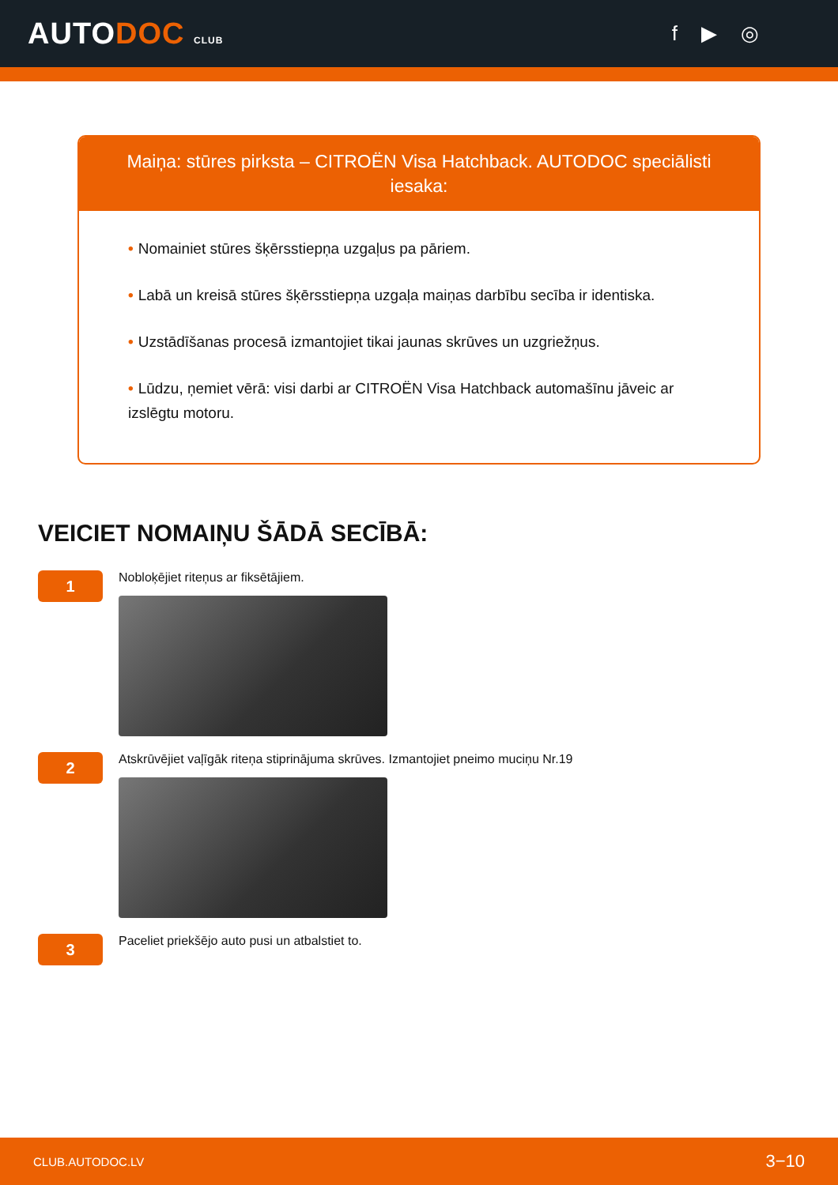AUTODOC CLUB
f ▶ ◎
Maiņa: stūres pirksta – CITROËN Visa Hatchback. AUTODOC speciālisti iesaka:
• Nomainiet stūres šķērsstiepņa uzgaļus pa pāriem.
• Labā un kreisā stūres šķērsstiepņa uzgaļa maiņas darbību secība ir identiska.
• Uzstādīšanas procesā izmantojiet tikai jaunas skrūves un uzgriežņus.
• Lūdzu, ņemiet vērā: visi darbi ar CITROËN Visa Hatchback automašīnu jāveic ar izslēgtu motoru.
VEICIET NOMAIŅU ŠĀDĀ SECĪBĀ:
1
Nobloķējiet riteņus ar fiksētājiem.
2
Atskrūvējiet vaļīgāk riteņa stiprinājuma skrūves. Izmantojiet pneimo muciņu Nr.19
3
Paceliet priekšējo auto pusi un atbalstiet to.
CLUB.AUTODOC.LV 3−10